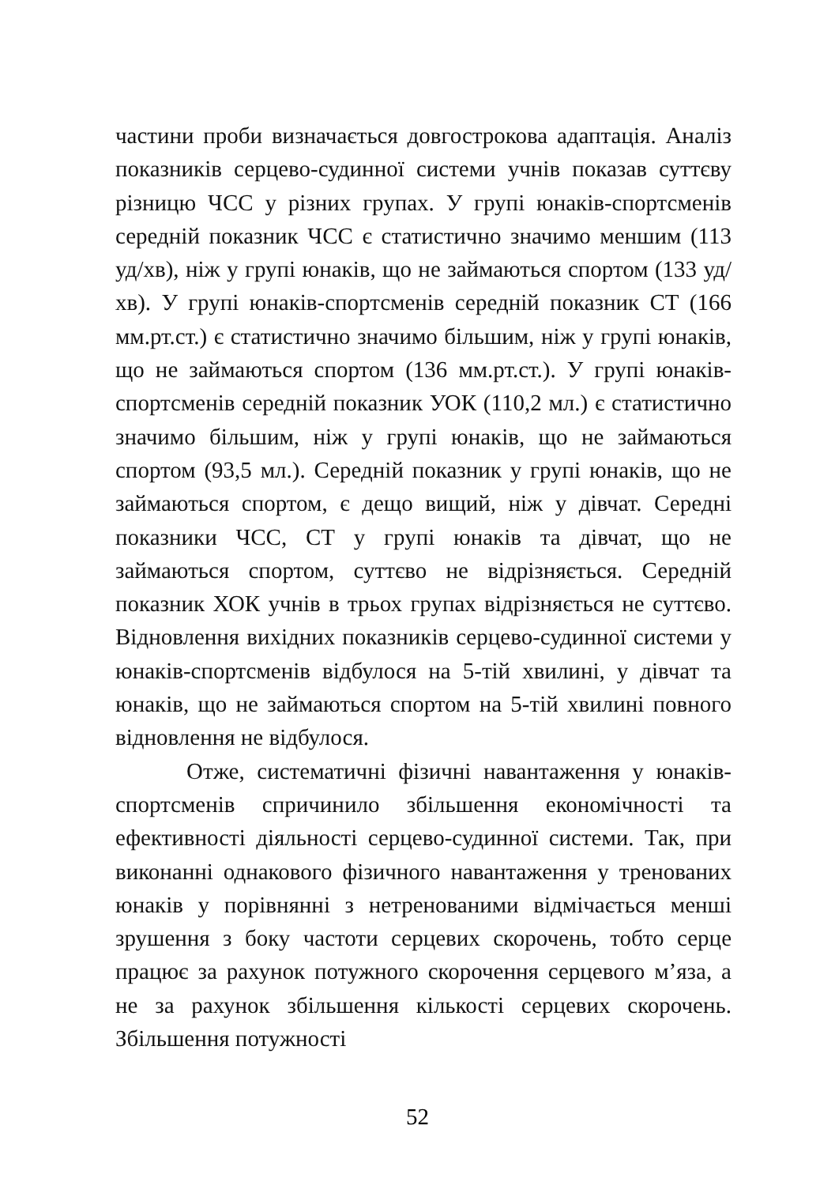частини проби визначається довгострокова адаптація. Аналіз показників серцево-судинної системи учнів показав суттєву різницю ЧСС у різних групах. У групі юнаків-спортсменів середній показник ЧСС є статистично значимо меншим (113 уд/хв), ніж у групі юнаків, що не займаються спортом (133 уд/хв). У групі юнаків-спортсменів середній показник СТ (166 мм.рт.ст.) є статистично значимо більшим, ніж у групі юнаків, що не займаються спортом (136 мм.рт.ст.). У групі юнаків-спортсменів середній показник УОК (110,2 мл.) є статистично значимо більшим, ніж у групі юнаків, що не займаються спортом (93,5 мл.). Середній показник у групі юнаків, що не займаються спортом, є дещо вищий, ніж у дівчат. Середні показники ЧСС, СТ у групі юнаків та дівчат, що не займаються спортом, суттєво не відрізняється. Середній показник ХОК учнів в трьох групах відрізняється не суттєво. Відновлення вихідних показників серцево-судинної системи у юнаків-спортсменів відбулося на 5-тій хвилині, у дівчат та юнаків, що не займаються спортом на 5-тій хвилині повного відновлення не відбулося.
Отже, систематичні фізичні навантаження у юнаків-спортсменів спричинило збільшення економічності та ефективності діяльності серцево-судинної системи. Так, при виконанні однакового фізичного навантаження у тренованих юнаків у порівнянні з нетренованими відмічається менші зрушення з боку частоти серцевих скорочень, тобто серце працює за рахунок потужного скорочення серцевого м’яза, а не за рахунок збільшення кількості серцевих скорочень. Збільшення потужності
52